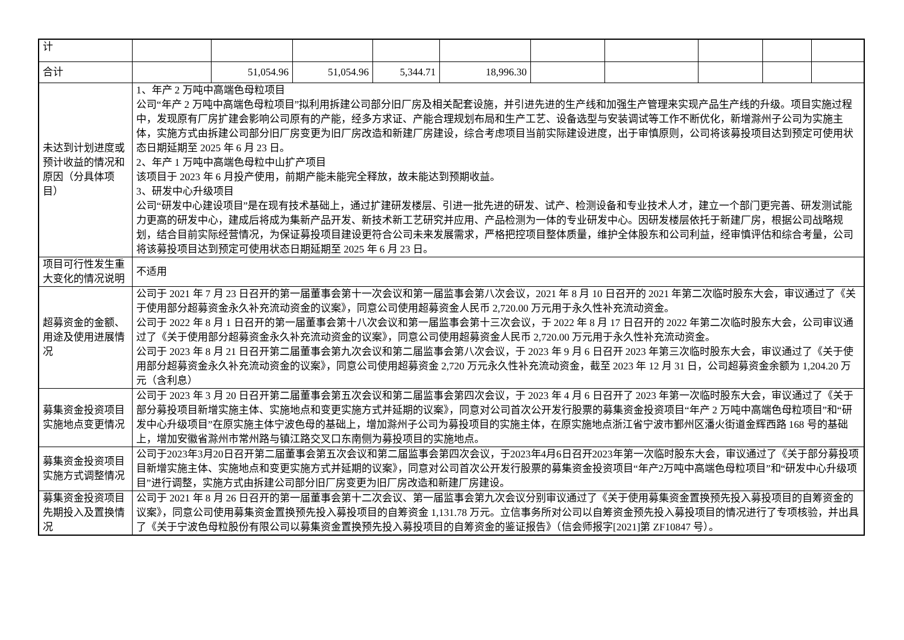| 计 | | | | | | | | | | |
| 合计 | | 51,054.96 | 51,054.96 | 5,344.71 | 18,996.30 | | | | | |
| 未达到计划进度或预计收益的情况和原因（分具体项目） | 1、年产 2 万吨中高端色母粒项目 公司“年产 2 万吨中高端色母粒项目”拟利用拆建公司部分旧厂房及相关配套设施，并引进先进的生产线和加强生产管理来实现产品生产线的升级。项目实施过程中，发现原有厂房扩建会影响公司原有的产能，经多方求证、产能合理规划布局和生产工艺、设备选型与安装调试等工作不断优化，新增滁州子公司为实施主体，实施方式由拆建公司部分旧厂房变更为旧厂房改造和新建厂房建设，综合考虑项目当前实际建设进度，出于审慎原则，公司将该募投项目达到预定可使用状态日期延期至 2025 年 6 月 23 日。 2、年产 1 万吨中高端色母粒中山扩产项目 该项目于 2023 年 6 月投产使用，前期产能未能完全释放，故未能达到预期收益。 3、研发中心升级项目 公司“研发中心建设项目”是在现有技术基础上，通过扩建研发楼层、引进一批先进的研发、试产、检测设备和专业技术人才，建立一个部门更完善、研发测试能力更高的研发中心，建成后将成为集新产品开发、新技术新工艺研究并应用、产品检测为一体的专业研发中心。因研发楼层依托于新建厂房，根据公司战略规划，结合目前实际经营情况，为保证募投项目建设更符合公司未来发展需求，严格把控项目整体质量，维护全体股东和公司利益，经审慎评估和综合考量，公司将该募投项目达到预定可使用状态日期延期至 2025 年 6 月 23 日。 | | | | | | | | | |
| 项目可行性发生重大变化的情况说明 | 不适用 | | | | | | | | | |
| 超募资金的金额、用途及使用进展情况 | 公司于 2021 年 7 月 23 日召开的第一届董事会第十一次会议和第一届监事会第八次会议，2021 年 8 月 10 日召开的 2021 年第二次临时股东大会，审议通过了《关于使用部分超募资金永久补充流动资金的议案》，同意公司使用超募资金人民币 2,720.00 万元用于永久性补充流动资金。 公司于 2022 年 8 月 1 日召开的第一届董事会第十八次会议和第一届监事会第十三次会议，于 2022 年 8 月 17 日召开的 2022 年第二次临时股东大会，公司审议通过了《关于使用部分超募资金永久补充流动资金的议案》，同意公司使用超募资金人民币 2,720.00 万元用于永久性补充流动资金。 公司于 2023 年 8 月 21 日召开第二届董事会第九次会议和第二届监事会第八次会议，于 2023 年 9 月 6 日召开 2023 年第三次临时股东大会，审议通过了《关于使用部分超募资金永久补充流动资金的议案》，同意公司使用超募资金 2,720 万元永久性补充流动资金，截至 2023 年 12 月 31 日，公司超募资金余额为 1,204.20 万元（含利息） | | | | | | | | | |
| 募集资金投资项目实施地点变更情况 | 公司于 2023 年 3 月 20 日召开第二届董事会第五次会议和第二届监事会第四次会议，于 2023 年 4 月 6 日召开了 2023 年第一次临时股东大会，审议通过了《关于部分募投项目新增实施主体、实施地点和变更实施方式并延期的议案》，同意对公司首次公开发行股票的募集资金投资项目“年产 2 万吨中高端色母粒项目”和“研发中心升级项目”在原实施主体宁波色母的基础上，增加滁州子公司为募投项目的实施主体，在原实施地点浙江省宁波市鄞州区潘火街道金辉西路 168 号的基础上，增加安徽省滁州市常州路与镇江路交叉口东南侧为募投项目的实施地点。 | | | | | | | | | |
| 募集资金投资项目实施方式调整情况 | 公司于2023年3月20日召开第二届董事会第五次会议和第二届监事会第四次会议，于2023年4月6日召开2023年第一次临时股东大会，审议通过了《关于部分募投项目新增实施主体、实施地点和变更实施方式并延期的议案》，同意对公司首次公开发行股票的募集资金投资项目“年产2万吨中高端色母粒项目”和“研发中心升级项目”进行调整，实施方式由拆建公司部分旧厂房变更为旧厂房改造和新建厂房建设。 | | | | | | | | | |
| 募集资金投资项目先期投入及置换情况 | 公司于 2021 年 8 月 26 日召开的第一届董事会第十二次会议、第一届监事会第九次会议分别审议通过了《关于使用募集资金置换预先投入募投项目的自筹资金的议案》，同意公司使用募集资金置换预先投入募投项目的自筹资金 1,131.78 万元。立信事务所对公司以自筹资金预先投入募投项目的情况进行了专项核验，并出具了《关于宁波色母粒股份有限公司以募集资金置换预先投入募投项目的自筹资金的鉴证报告》（信会师报字[2021]第 ZF10847 号）。 | | | | | | | | | |